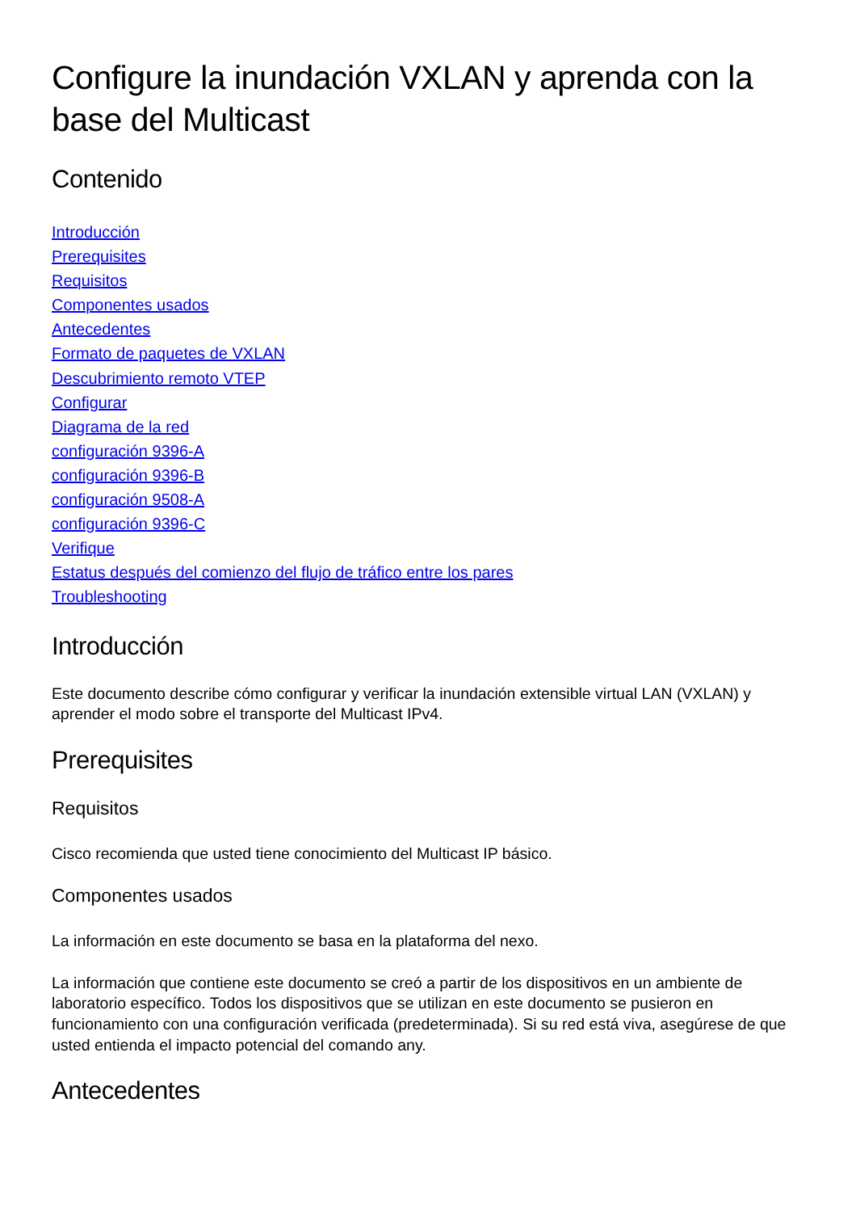Configure la inundación VXLAN y aprenda con la base del Multicast
Contenido
Introducción
Prerequisites
Requisitos
Componentes usados
Antecedentes
Formato de paquetes de VXLAN
Descubrimiento remoto VTEP
Configurar
Diagrama de la red
configuración 9396-A
configuración 9396-B
configuración 9508-A
configuración 9396-C
Verifique
Estatus después del comienzo del flujo de tráfico entre los pares
Troubleshooting
Introducción
Este documento describe cómo configurar y verificar la inundación extensible virtual LAN (VXLAN) y aprender el modo sobre el transporte del Multicast IPv4.
Prerequisites
Requisitos
Cisco recomienda que usted tiene conocimiento del Multicast IP básico.
Componentes usados
La información en este documento se basa en la plataforma del nexo.
La información que contiene este documento se creó a partir de los dispositivos en un ambiente de laboratorio específico. Todos los dispositivos que se utilizan en este documento se pusieron en funcionamiento con una configuración verificada (predeterminada). Si su red está viva, asegúrese de que usted entienda el impacto potencial del comando any.
Antecedentes